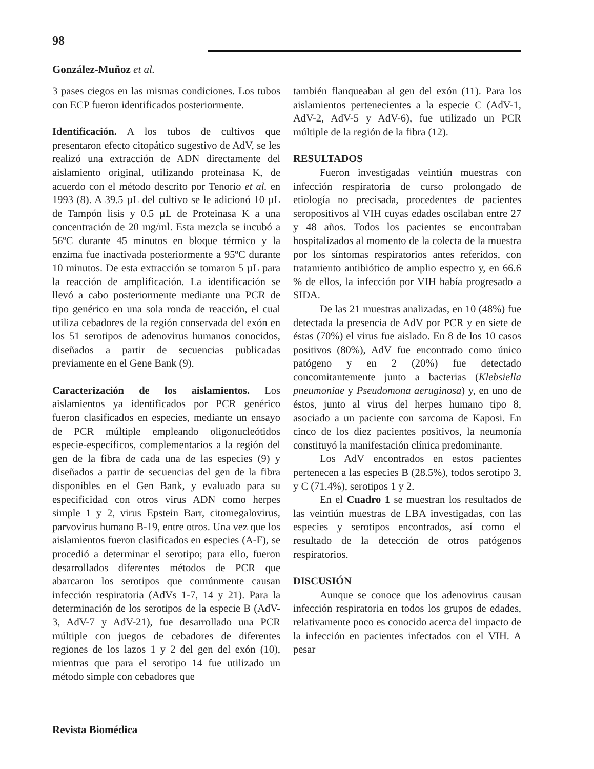98
González-Muñoz et al.
3 pases ciegos en las mismas condiciones. Los tubos con ECP fueron identificados posteriormente.
Identificación. A los tubos de cultivos que presentaron efecto citopático sugestivo de AdV, se les realizó una extracción de ADN directamente del aislamiento original, utilizando proteinasa K, de acuerdo con el método descrito por Tenorio et al. en 1993 (8). A 39.5 µL del cultivo se le adicionó 10 µL de Tampón lisis y 0.5 µL de Proteinasa K a una concentración de 20 mg/ml. Esta mezcla se incubó a 56ºC durante 45 minutos en bloque térmico y la enzima fue inactivada posteriormente a 95ºC durante 10 minutos. De esta extracción se tomaron 5 µL para la reacción de amplificación. La identificación se llevó a cabo posteriormente mediante una PCR de tipo genérico en una sola ronda de reacción, el cual utiliza cebadores de la región conservada del exón en los 51 serotipos de adenovirus humanos conocidos, diseñados a partir de secuencias publicadas previamente en el Gene Bank (9).
Caracterización de los aislamientos. Los aislamientos ya identificados por PCR genérico fueron clasificados en especies, mediante un ensayo de PCR múltiple empleando oligonucleótidos especie-específicos, complementarios a la región del gen de la fibra de cada una de las especies (9) y diseñados a partir de secuencias del gen de la fibra disponibles en el Gen Bank, y evaluado para su especificidad con otros virus ADN como herpes simple 1 y 2, virus Epstein Barr, citomegalovirus, parvovirus humano B-19, entre otros. Una vez que los aislamientos fueron clasificados en especies (A-F), se procedió a determinar el serotipo; para ello, fueron desarrollados diferentes métodos de PCR que abarcaron los serotipos que comúnmente causan infección respiratoria (AdVs 1-7, 14 y 21). Para la determinación de los serotipos de la especie B (AdV-3, AdV-7 y AdV-21), fue desarrollado una PCR múltiple con juegos de cebadores de diferentes regiones de los lazos 1 y 2 del gen del exón (10), mientras que para el serotipo 14 fue utilizado un método simple con cebadores que
también flanqueaban al gen del exón (11). Para los aislamientos pertenecientes a la especie C (AdV-1, AdV-2, AdV-5 y AdV-6), fue utilizado un PCR múltiple de la región de la fibra (12).
RESULTADOS
Fueron investigadas veintiún muestras con infección respiratoria de curso prolongado de etiología no precisada, procedentes de pacientes seropositivos al VIH cuyas edades oscilaban entre 27 y 48 años. Todos los pacientes se encontraban hospitalizados al momento de la colecta de la muestra por los síntomas respiratorios antes referidos, con tratamiento antibiótico de amplio espectro y, en 66.6 % de ellos, la infección por VIH había progresado a SIDA.
De las 21 muestras analizadas, en 10 (48%) fue detectada la presencia de AdV por PCR y en siete de éstas (70%) el virus fue aislado. En 8 de los 10 casos positivos (80%), AdV fue encontrado como único patógeno y en 2 (20%) fue detectado concomitantemente junto a bacterias (Klebsiella pneumoniae y Pseudomona aeruginosa) y, en uno de éstos, junto al virus del herpes humano tipo 8, asociado a un paciente con sarcoma de Kaposi. En cinco de los diez pacientes positivos, la neumonía constituyó la manifestación clínica predominante.
Los AdV encontrados en estos pacientes pertenecen a las especies B (28.5%), todos serotipo 3, y C (71.4%), serotipos 1 y 2.
En el Cuadro 1 se muestran los resultados de las veintiún muestras de LBA investigadas, con las especies y serotipos encontrados, así como el resultado de la detección de otros patógenos respiratorios.
DISCUSIÓN
Aunque se conoce que los adenovirus causan infección respiratoria en todos los grupos de edades, relativamente poco es conocido acerca del impacto de la infección en pacientes infectados con el VIH. A pesar
Revista Biomédica